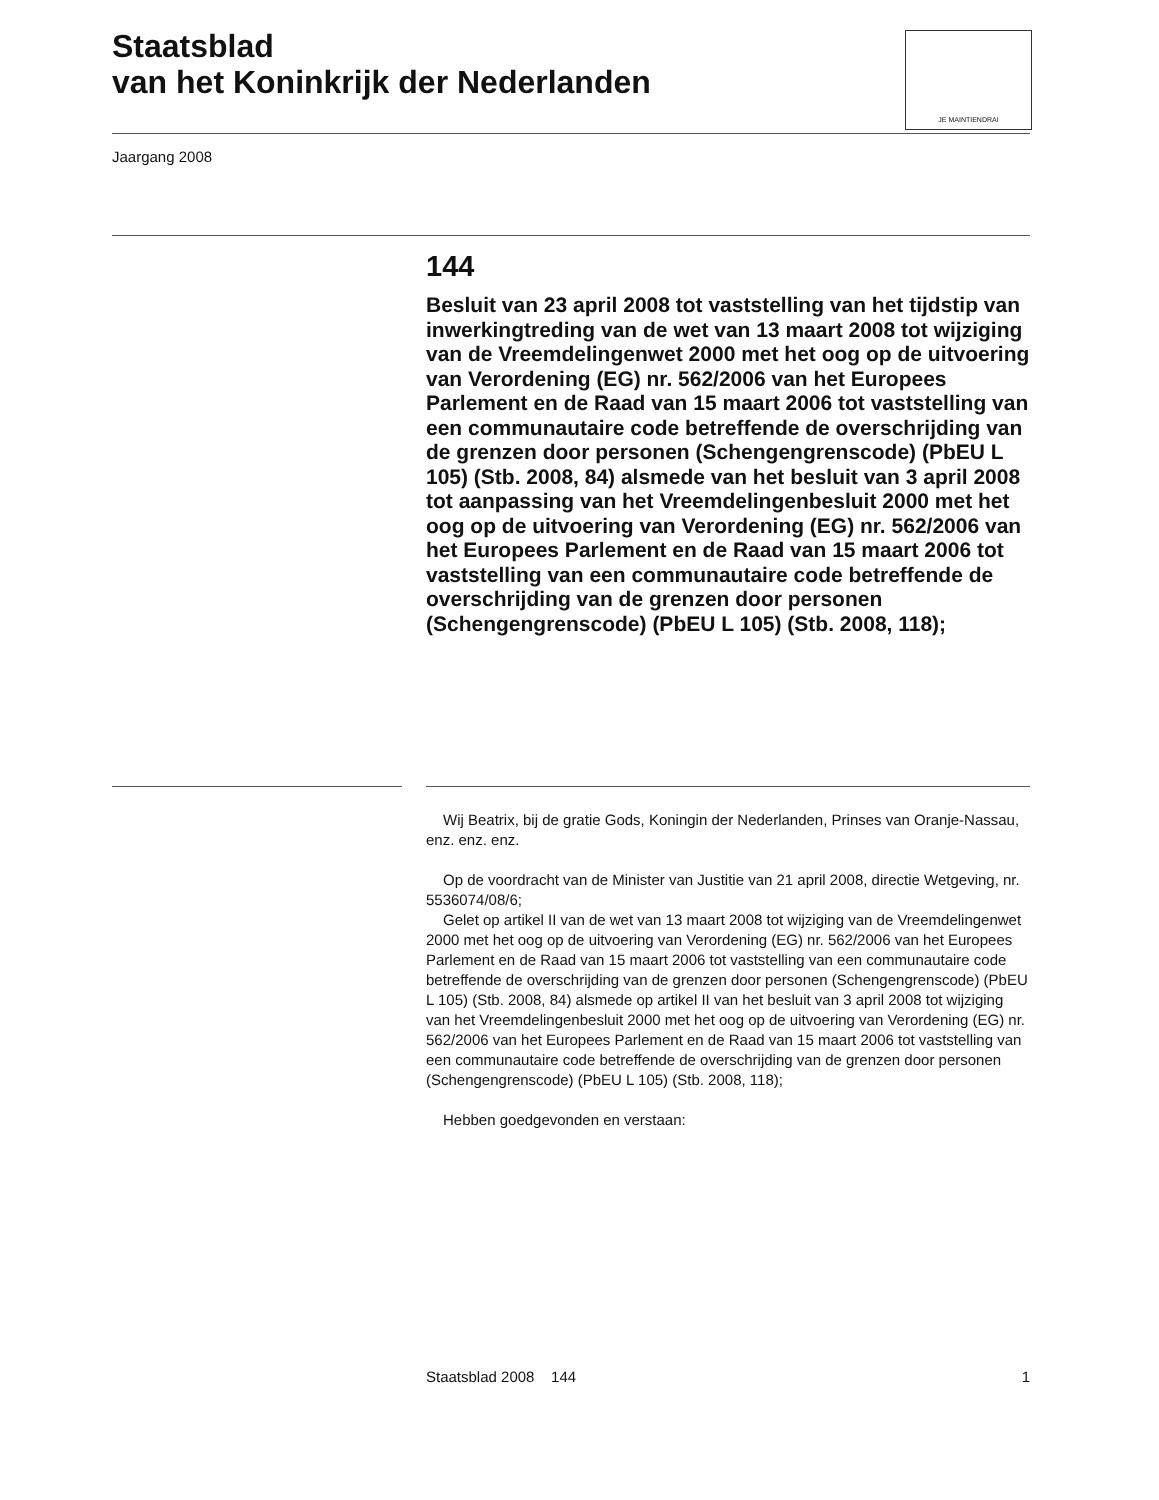Staatsblad
van het Koninkrijk der Nederlanden
JE MAINTIENDRAI
Jaargang 2008
144
Besluit van 23 april 2008 tot vaststelling van het tijdstip van inwerkingtreding van de wet van 13 maart 2008 tot wijziging van de Vreemdelingenwet 2000 met het oog op de uitvoering van Verordening (EG) nr. 562/2006 van het Europees Parlement en de Raad van 15 maart 2006 tot vaststelling van een communautaire code betreffende de overschrijding van de grenzen door personen (Schengengrenscode) (PbEU L 105) (Stb. 2008, 84) alsmede van het besluit van 3 april 2008 tot aanpassing van het Vreemdelingenbesluit 2000 met het oog op de uitvoering van Verordening (EG) nr. 562/2006 van het Europees Parlement en de Raad van 15 maart 2006 tot vaststelling van een communautaire code betreffende de overschrijding van de grenzen door personen (Schengengrenscode) (PbEU L 105) (Stb. 2008, 118);
Wij Beatrix, bij de gratie Gods, Koningin der Nederlanden, Prinses van Oranje-Nassau, enz. enz. enz.
Op de voordracht van de Minister van Justitie van 21 april 2008, directie Wetgeving, nr. 5536074/08/6;
Gelet op artikel II van de wet van 13 maart 2008 tot wijziging van de Vreemdelingenwet 2000 met het oog op de uitvoering van Verordening (EG) nr. 562/2006 van het Europees Parlement en de Raad van 15 maart 2006 tot vaststelling van een communautaire code betreffende de overschrijding van de grenzen door personen (Schengengrenscode) (PbEU L 105) (Stb. 2008, 84) alsmede op artikel II van het besluit van 3 april 2008 tot wijziging van het Vreemdelingenbesluit 2000 met het oog op de uitvoering van Verordening (EG) nr. 562/2006 van het Europees Parlement en de Raad van 15 maart 2006 tot vaststelling van een communautaire code betreffende de overschrijding van de grenzen door personen (Schengengrenscode) (PbEU L 105) (Stb. 2008, 118);
Hebben goedgevonden en verstaan:
Staatsblad 2008 144 1